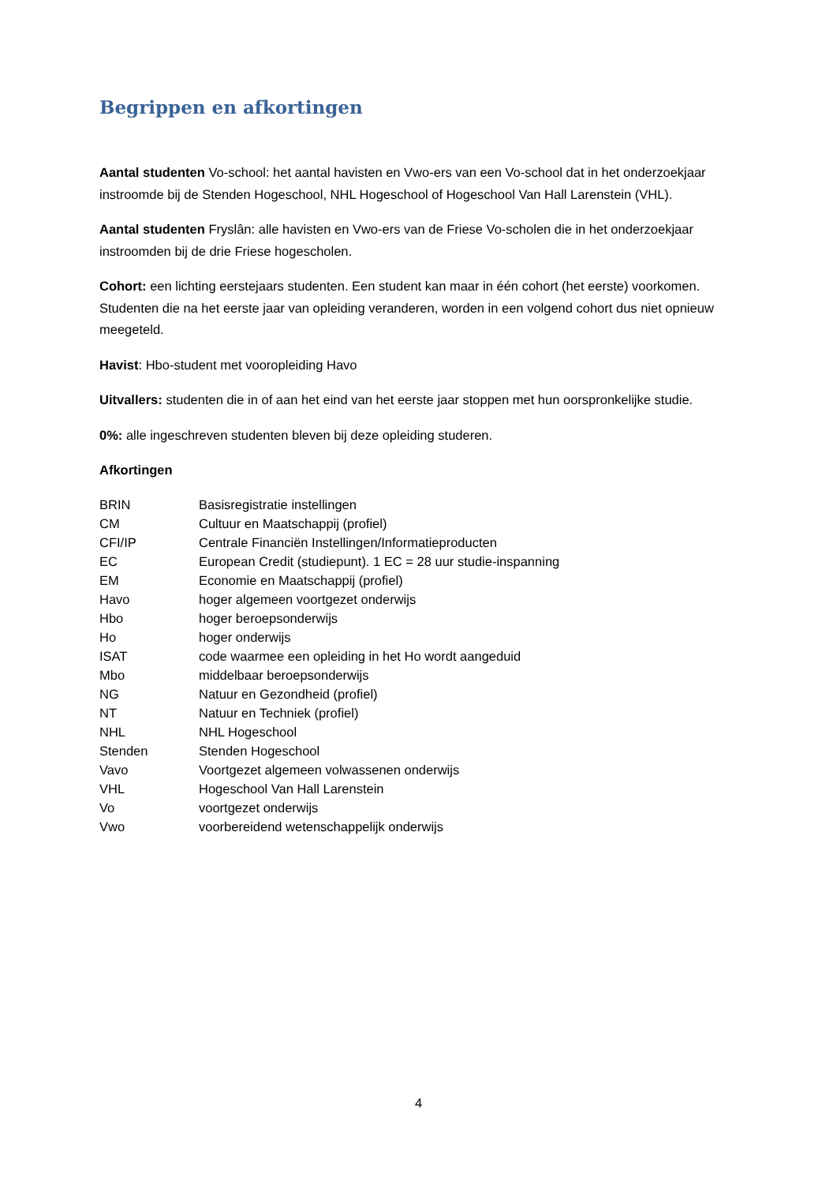Begrippen en afkortingen
Aantal studenten Vo-school: het aantal havisten en Vwo-ers van een Vo-school dat in het onderzoekjaar instroomde bij de Stenden Hogeschool, NHL Hogeschool of Hogeschool Van Hall Larenstein (VHL).
Aantal studenten Fryslân: alle havisten en Vwo-ers van de Friese Vo-scholen die in het onderzoekjaar instroomden bij de drie Friese hogescholen.
Cohort: een lichting eerstejaars studenten. Een student kan maar in één cohort (het eerste) voorkomen. Studenten die na het eerste jaar van opleiding veranderen, worden in een volgend cohort dus niet opnieuw meegeteld.
Havist: Hbo-student met vooropleiding Havo
Uitvallers: studenten die in of aan het eind van het eerste jaar stoppen met hun oorspronkelijke studie.
0%: alle ingeschreven studenten bleven bij deze opleiding studeren.
Afkortingen
| BRIN | Basisregistratie instellingen |
| CM | Cultuur en Maatschappij (profiel) |
| CFI/IP | Centrale Financiën Instellingen/Informatieproducten |
| EC | European Credit (studiepunt). 1 EC = 28 uur studie-inspanning |
| EM | Economie en Maatschappij (profiel) |
| Havo | hoger algemeen voortgezet onderwijs |
| Hbo | hoger beroepsonderwijs |
| Ho | hoger onderwijs |
| ISAT | code waarmee een opleiding in het Ho wordt aangeduid |
| Mbo | middelbaar beroepsonderwijs |
| NG | Natuur en Gezondheid (profiel) |
| NT | Natuur en Techniek (profiel) |
| NHL | NHL Hogeschool |
| Stenden | Stenden Hogeschool |
| Vavo | Voortgezet algemeen volwassenen onderwijs |
| VHL | Hogeschool Van Hall Larenstein |
| Vo | voortgezet onderwijs |
| Vwo | voorbereidend wetenschappelijk onderwijs |
4